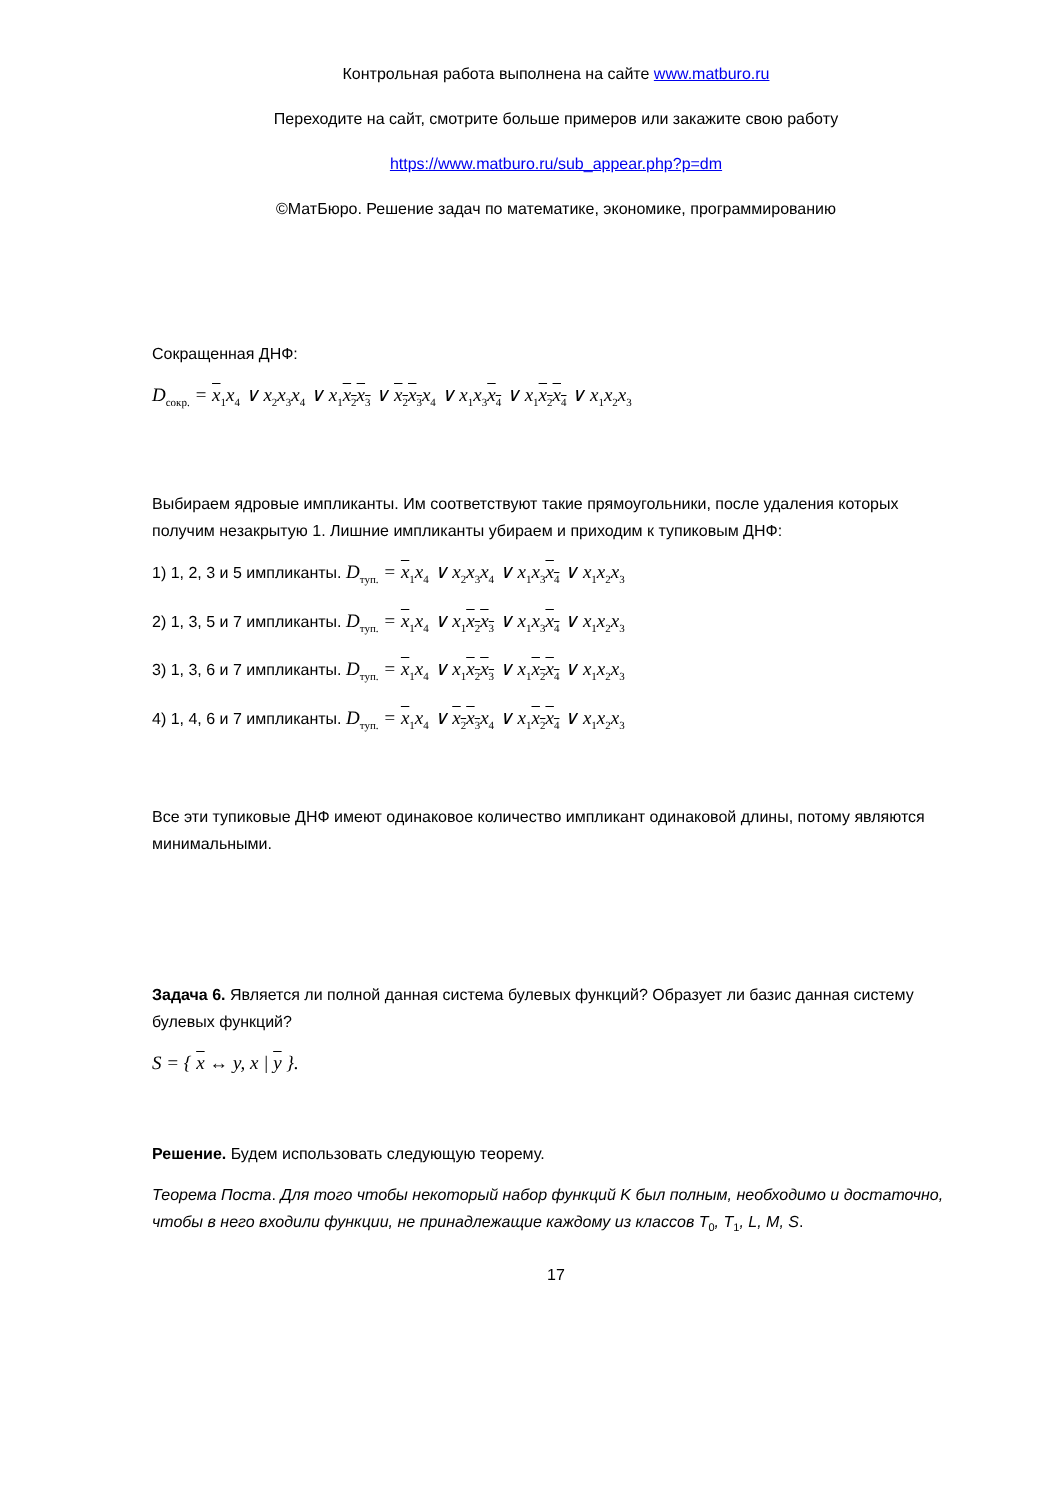Контрольная работа выполнена на сайте www.matburo.ru
Переходите на сайт, смотрите больше примеров или закажите свою работу
https://www.matburo.ru/sub_appear.php?p=dm
©МатБюро. Решение задач по математике, экономике, программированию
Сокращенная ДНФ:
D<sub>сокр.</sub> = x<sub>1</sub>x<sub>4</sub> ∨ x<sub>2</sub>x<sub>3</sub>x<sub>4</sub> ∨ x<sub>1</sub>x<sub>2</sub>x<sub>3</sub> ∨ x<sub>2</sub>x<sub>3</sub>x<sub>4</sub> ∨ x<sub>1</sub>x<sub>3</sub>x<sub>4</sub> ∨ x<sub>1</sub>x<sub>2</sub>x<sub>4</sub> ∨ x<sub>1</sub>x<sub>2</sub>x<sub>3</sub>
Выбираем ядровые импликанты. Им соответствуют такие прямоугольники, после удаления которых получим незакрытую 1. Лишние импликанты убираем и приходим к тупиковым ДНФ:
1) 1, 2, 3 и 5 импликанты. D<sub>туп.</sub> = x<sub>1</sub>x<sub>4</sub> ∨ x<sub>2</sub>x<sub>3</sub>x<sub>4</sub> ∨ x<sub>1</sub>x<sub>3</sub>x<sub>4</sub> ∨ x<sub>1</sub>x<sub>2</sub>x<sub>3</sub>
2) 1, 3, 5 и 7 импликанты. D<sub>туп.</sub> = x<sub>1</sub>x<sub>4</sub> ∨ x<sub>1</sub>x<sub>2</sub>x<sub>3</sub> ∨ x<sub>1</sub>x<sub>3</sub>x<sub>4</sub> ∨ x<sub>1</sub>x<sub>2</sub>x<sub>3</sub>
3) 1, 3, 6 и 7 импликанты. D<sub>туп.</sub> = x<sub>1</sub>x<sub>4</sub> ∨ x<sub>1</sub>x<sub>2</sub>x<sub>3</sub> ∨ x<sub>1</sub>x<sub>2</sub>x<sub>4</sub> ∨ x<sub>1</sub>x<sub>2</sub>x<sub>3</sub>
4) 1, 4, 6 и 7 импликанты. D<sub>туп.</sub> = x<sub>1</sub>x<sub>4</sub> ∨ x<sub>2</sub>x<sub>3</sub>x<sub>4</sub> ∨ x<sub>1</sub>x<sub>2</sub>x<sub>4</sub> ∨ x<sub>1</sub>x<sub>2</sub>x<sub>3</sub>
Все эти тупиковые ДНФ имеют одинаковое количество импликант одинаковой длины, потому являются минимальными.
Задача 6. Является ли полной данная система булевых функций? Образует ли базис данная систему булевых функций?
S = { x ↔ y, x | y }.
Решение. Будем использовать следующую теорему.
Теорема Поста. Для того чтобы некоторый набор функций K был полным, необходимо и достаточно, чтобы в него входили функции, не принадлежащие каждому из классов T<sub>0</sub>, T<sub>1</sub>, L, M, S.
17